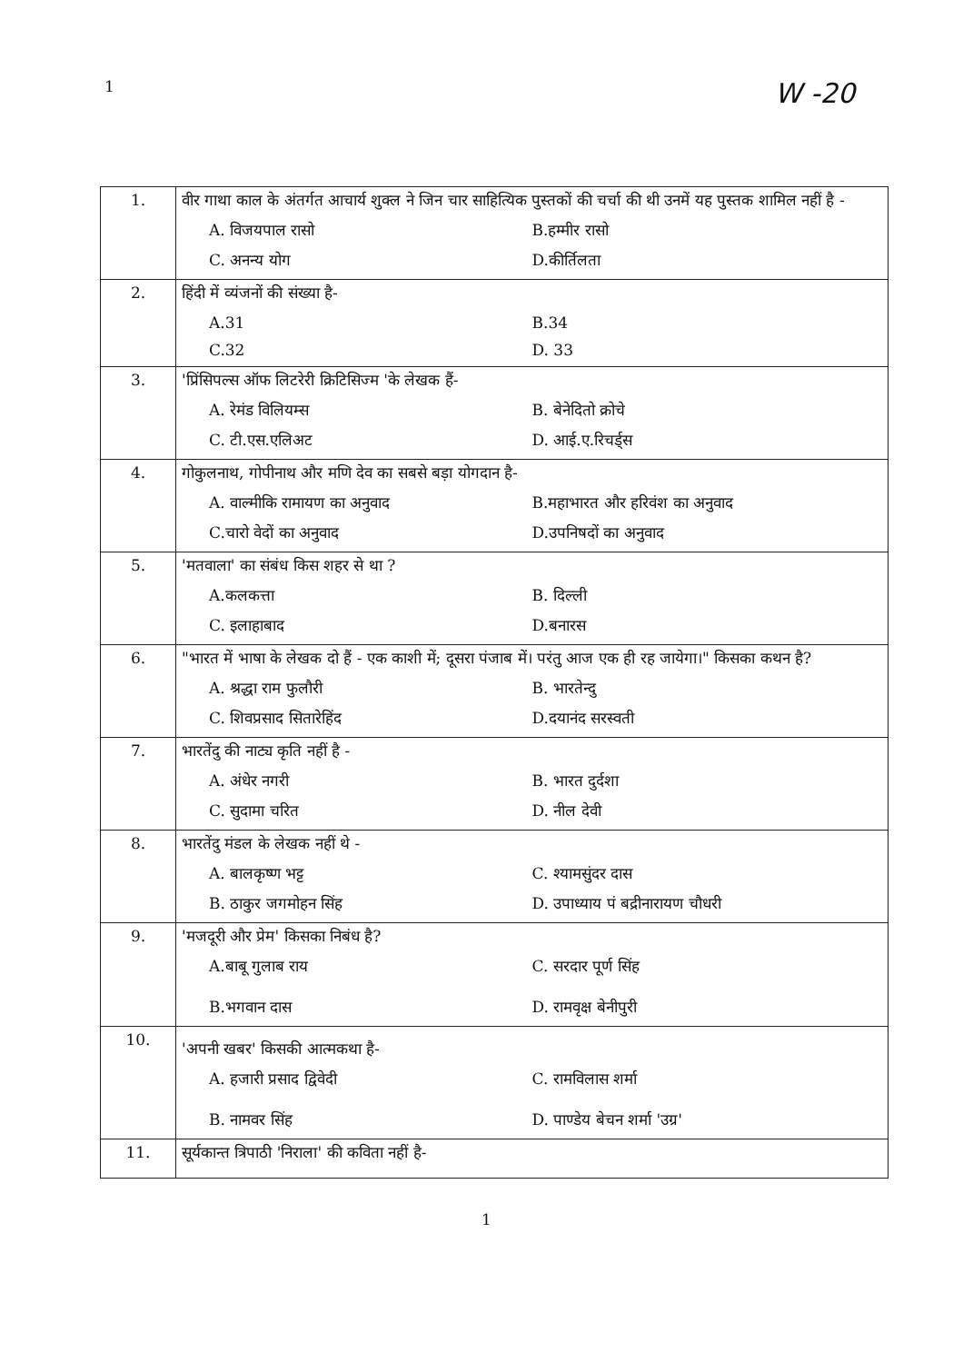1 W -20
| 1. | वीर गाथा काल के अंतर्गत आचार्य शुक्ल ने जिन चार साहित्यिक पुस्तकों की चर्चा की थी उनमें यह पुस्तक शामिल नहीं है - A. विजयपाल रासो B.हम्मीर रासो C. अनन्य योग D.कीर्तिलता |
| 2. | हिंदी में व्यंजनों की संख्या है- A.31 B.34 C.32 D. 33 |
| 3. | 'प्रिंसिपल्स ऑफ लिटरेरी क्रिटिसिज्म 'के लेखक हैं- A. रेमंड विलियम्स B. बेनेदितो क्रोचे C. टी.एस.एलिअट D. आई.ए.रिचर्ड्स |
| 4. | गोकुलनाथ, गोपीनाथ और मणि देव का सबसे बड़ा योगदान है- A. वाल्मीकि रामायण का अनुवाद B.महाभारत और हरिवंश का अनुवाद C.चारो वेदों का अनुवाद D.उपनिषदों का अनुवाद |
| 5. | 'मतवाला' का संबंध किस शहर से था ? A.कलकत्ता B. दिल्ली C. इलाहाबाद D.बनारस |
| 6. | "भारत में भाषा के लेखक दो हैं - एक काशी में; दूसरा पंजाब में। परंतु आज एक ही रह जायेगा।" किसका कथन है? A. श्रद्धा राम फुलौरी B. भारतेन्दु C. शिवप्रसाद सितारेहिंद D.दयानंद सरस्वती |
| 7. | भारतेंदु की नाट्य कृति नहीं है - A. अंधेर नगरी B. भारत दुर्दशा C. सुदामा चरित D. नील देवी |
| 8. | भारतेंदु मंडल के लेखक नहीं थे - A. बालकृष्ण भट्ट C. श्यामसुंदर दास B. ठाकुर जगमोहन सिंह D. उपाध्याय पं बद्रीनारायण चौधरी |
| 9. | 'मजदूरी और प्रेम' किसका निबंध है? A.बाबू गुलाब राय C. सरदार पूर्ण सिंह B.भगवान दास D. रामवृक्ष बेनीपुरी |
| 10. | 'अपनी खबर' किसकी आत्मकथा है- A. हजारी प्रसाद द्विवेदी C. रामविलास शर्मा B. नामवर सिंह D. पाण्डेय बेचन शर्मा 'उग्र' |
| 11. | सूर्यकान्त त्रिपाठी 'निराला' की कविता नहीं है- |
1